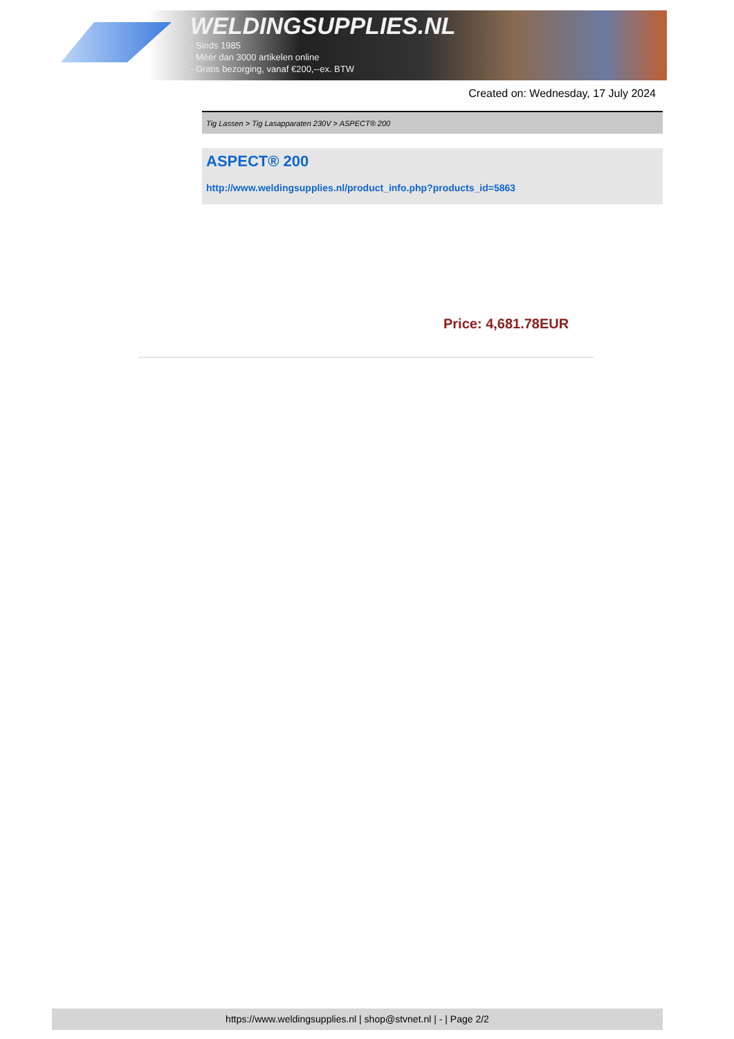WELDINGSUPPLIES.NL
- Sinds 1985
- Méér dan 3000 artikelen online
- Gratis bezorging, vanaf €200,--ex. BTW
Created on: Wednesday, 17 July 2024
Tig Lassen > Tig Lasapparaten 230V > ASPECT® 200
ASPECT® 200
http://www.weldingsupplies.nl/product_info.php?products_id=5863
Price: 4,681.78EUR
https://www.weldingsupplies.nl | shop@stvnet.nl | - | Page 2/2